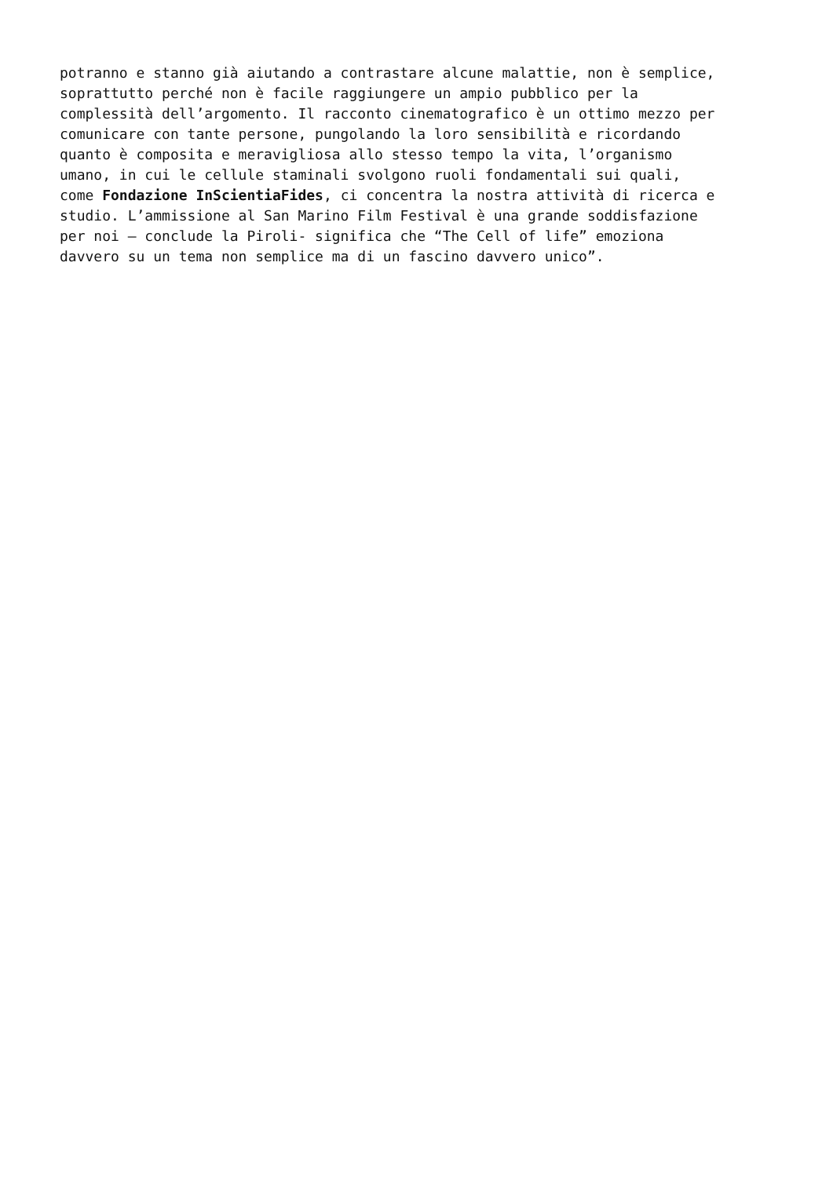potranno e stanno già aiutando a contrastare alcune malattie, non è semplice, soprattutto perché non è facile raggiungere un ampio pubblico per la complessità dell’argomento. Il racconto cinematografico è un ottimo mezzo per comunicare con tante persone, pungolando la loro sensibilità e ricordando quanto è composita e meravigliosa allo stesso tempo la vita, l’organismo umano, in cui le cellule staminali svolgono ruoli fondamentali sui quali, come Fondazione InScientiaFides, ci concentra la nostra attività di ricerca e studio. L’ammissione al San Marino Film Festival è una grande soddisfazione per noi – conclude la Piroli- significa che “The Cell of life” emoziona davvero su un tema non semplice ma di un fascino davvero unico”.